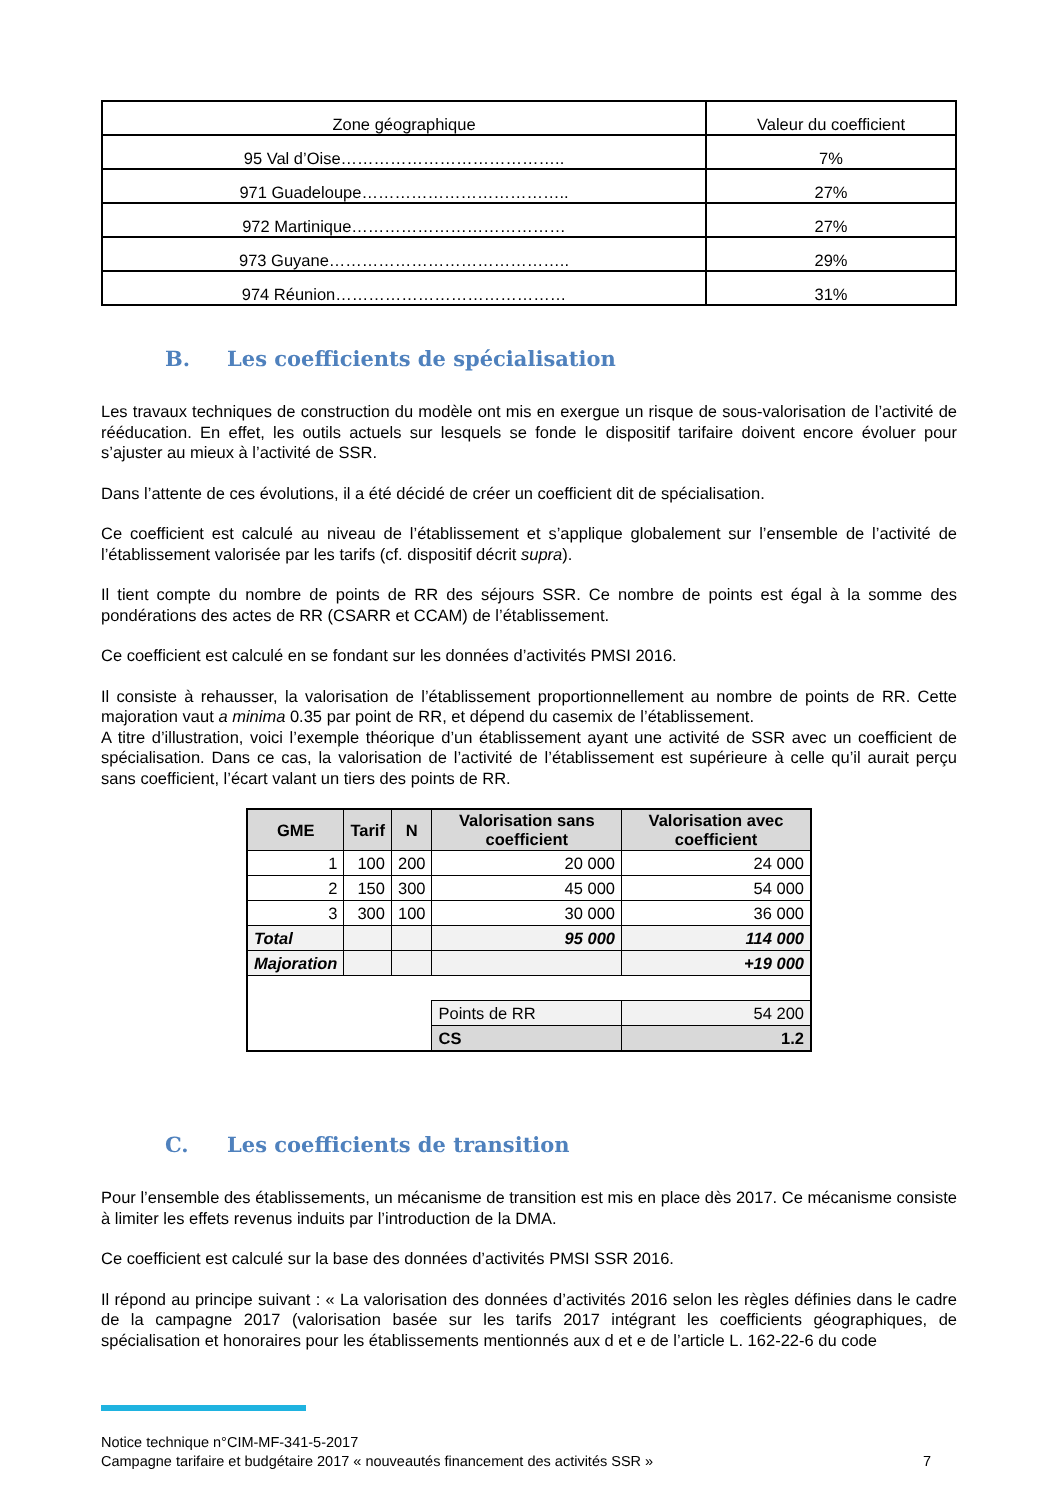| Zone géographique | Valeur du coefficient |
| 95 Val d’Oise………………………………….. | 7% |
| 971 Guadeloupe……………………………….. | 27% |
| 972 Martinique………………………………… | 27% |
| 973 Guyane…………………………………….. | 29% |
| 974 Réunion…………………………………… | 31% |
B. Les coefficients de spécialisation
Les travaux techniques de construction du modèle ont mis en exergue un risque de sous-valorisation de l’activité de rééducation. En effet, les outils actuels sur lesquels se fonde le dispositif tarifaire doivent encore évoluer pour s’ajuster au mieux à l’activité de SSR.
Dans l’attente de ces évolutions, il a été décidé de créer un coefficient dit de spécialisation.
Ce coefficient est calculé au niveau de l’établissement et s’applique globalement sur l’ensemble de l’activité de l’établissement valorisée par les tarifs (cf. dispositif décrit supra).
Il tient compte du nombre de points de RR des séjours SSR. Ce nombre de points est égal à la somme des pondérations des actes de RR (CSARR et CCAM) de l’établissement.
Ce coefficient est calculé en se fondant sur les données d’activités PMSI 2016.
Il consiste à rehausser, la valorisation de l’établissement proportionnellement au nombre de points de RR. Cette majoration vaut a minima 0.35 par point de RR, et dépend du casemix de l’établissement.
A titre d’illustration, voici l’exemple théorique d’un établissement ayant une activité de SSR avec un coefficient de spécialisation. Dans ce cas, la valorisation de l’activité de l’établissement est supérieure à celle qu’il aurait perçu sans coefficient, l’écart valant un tiers des points de RR.
| GME | Tarif | N | Valorisation sans coefficient | Valorisation avec coefficient |
| --- | --- | --- | --- | --- |
| 1 | 100 | 200 | 20 000 | 24 000 |
| 2 | 150 | 300 | 45 000 | 54 000 |
| 3 | 300 | 100 | 30 000 | 36 000 |
| Total | | | 95 000 | 114 000 |
| Majoration | | | | +19 000 |
| | | | Points de RR | 54 200 |
| | | | CS | 1.2 |
C. Les coefficients de transition
Pour l’ensemble des établissements, un mécanisme de transition est mis en place dès 2017. Ce mécanisme consiste à limiter les effets revenus induits par l’introduction de la DMA.
Ce coefficient est calculé sur la base des données d’activités PMSI SSR 2016.
Il répond au principe suivant : « La valorisation des données d’activités 2016 selon les règles définies dans le cadre de la campagne 2017 (valorisation basée sur les tarifs 2017 intégrant les coefficients géographiques, de spécialisation et honoraires pour les établissements mentionnés aux d et e de l’article L. 162-22-6 du code
Notice technique n°CIM-MF-341-5-2017
Campagne tarifaire et budgétaire 2017 « nouveautés financement des activités SSR » 7